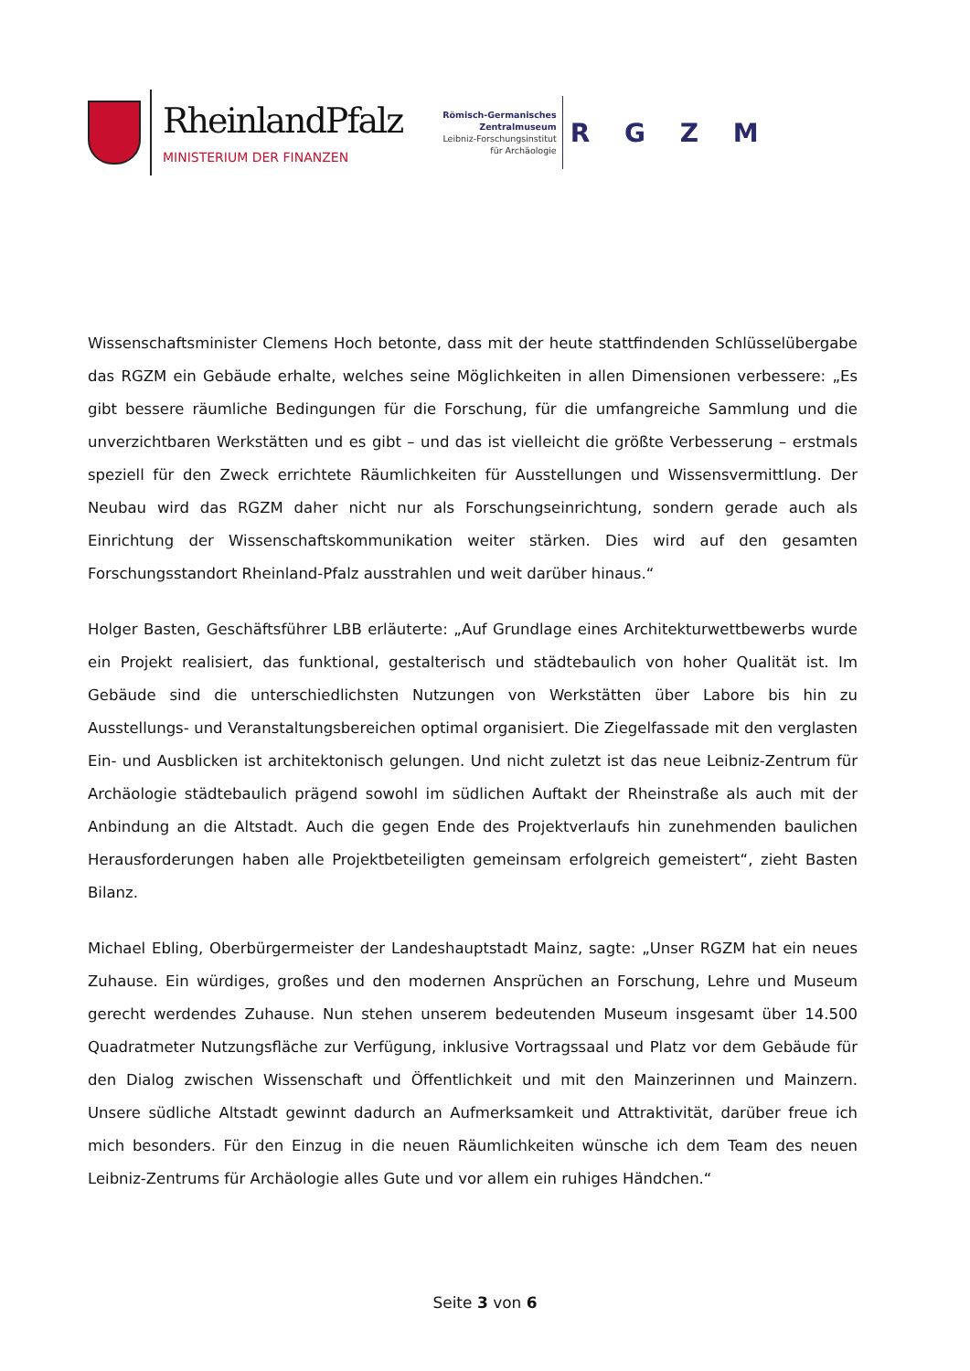RheinlandPfalz
MINISTERIUM DER FINANZEN
Römisch-Germanisches
Zentralmuseum
Leibniz-Forschungsinstitut
für Archäologie
R G Z M
Wissenschaftsminister Clemens Hoch betonte, dass mit der heute stattfindenden Schlüsselübergabe das RGZM ein Gebäude erhalte, welches seine Möglichkeiten in allen Dimensionen verbessere: „Es gibt bessere räumliche Bedingungen für die Forschung, für die umfangreiche Sammlung und die unverzichtbaren Werkstätten und es gibt – und das ist vielleicht die größte Verbesserung – erstmals speziell für den Zweck errichtete Räumlichkeiten für Ausstellungen und Wissensvermittlung. Der Neubau wird das RGZM daher nicht nur als Forschungseinrichtung, sondern gerade auch als Einrichtung der Wissenschaftskommunikation weiter stärken. Dies wird auf den gesamten Forschungsstandort Rheinland-Pfalz ausstrahlen und weit darüber hinaus.“
Holger Basten, Geschäftsführer LBB erläuterte: „Auf Grundlage eines Architekturwettbewerbs wurde ein Projekt realisiert, das funktional, gestalterisch und städtebaulich von hoher Qualität ist. Im Gebäude sind die unterschiedlichsten Nutzungen von Werkstätten über Labore bis hin zu Ausstellungs- und Veranstaltungsbereichen optimal organisiert. Die Ziegelfassade mit den verglasten Ein- und Ausblicken ist architektonisch gelungen. Und nicht zuletzt ist das neue Leibniz-Zentrum für Archäologie städtebaulich prägend sowohl im südlichen Auftakt der Rheinstraße als auch mit der Anbindung an die Altstadt. Auch die gegen Ende des Projektverlaufs hin zunehmenden baulichen Herausforderungen haben alle Projektbeteiligten gemeinsam erfolgreich gemeistert“, zieht Basten Bilanz.
Michael Ebling, Oberbürgermeister der Landeshauptstadt Mainz, sagte: „Unser RGZM hat ein neues Zuhause. Ein würdiges, großes und den modernen Ansprüchen an Forschung, Lehre und Museum gerecht werdendes Zuhause. Nun stehen unserem bedeutenden Museum insgesamt über 14.500 Quadratmeter Nutzungsfläche zur Verfügung, inklusive Vortragssaal und Platz vor dem Gebäude für den Dialog zwischen Wissenschaft und Öffentlichkeit und mit den Mainzerinnen und Mainzern. Unsere südliche Altstadt gewinnt dadurch an Aufmerksamkeit und Attraktivität, darüber freue ich mich besonders. Für den Einzug in die neuen Räumlichkeiten wünsche ich dem Team des neuen Leibniz-Zentrums für Archäologie alles Gute und vor allem ein ruhiges Händchen.“
Seite 3 von 6